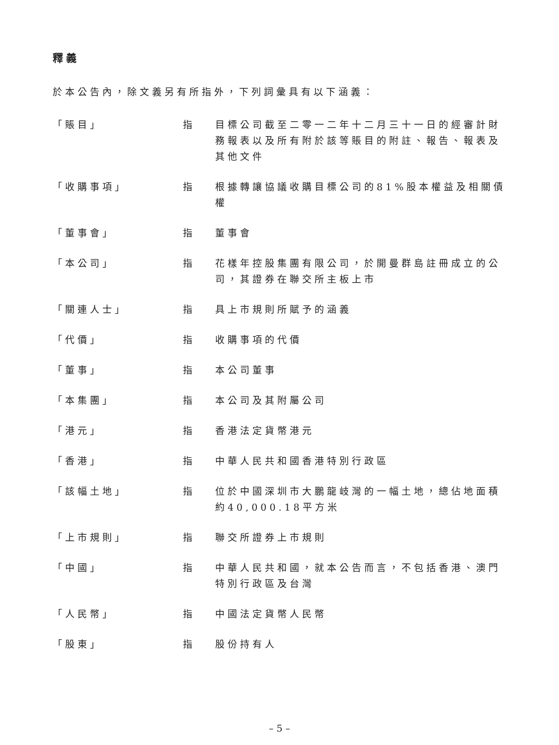釋義
於本公告內，除文義另有所指外，下列詞彙具有以下涵義：
| 「賬目」 | 指 | 目標公司截至二零一二年十二月三十一日的經審計財務報表以及所有附於該等賬目的附註、報告、報表及其他文件 |
| 「收購事項」 | 指 | 根據轉讓協議收購目標公司的81%股本權益及相關債權 |
| 「董事會」 | 指 | 董事會 |
| 「本公司」 | 指 | 花樣年控股集團有限公司，於開曼群島註冊成立的公司，其證券在聯交所主板上市 |
| 「關連人士」 | 指 | 具上市規則所賦予的涵義 |
| 「代價」 | 指 | 收購事項的代價 |
| 「董事」 | 指 | 本公司董事 |
| 「本集團」 | 指 | 本公司及其附屬公司 |
| 「港元」 | 指 | 香港法定貨幣港元 |
| 「香港」 | 指 | 中華人民共和國香港特別行政區 |
| 「該幅土地」 | 指 | 位於中國深圳市大鵬龍岐灣的一幅土地，總佔地面積約40,000.18平方米 |
| 「上市規則」 | 指 | 聯交所證券上市規則 |
| 「中國」 | 指 | 中華人民共和國，就本公告而言，不包括香港、澳門特別行政區及台灣 |
| 「人民幣」 | 指 | 中國法定貨幣人民幣 |
| 「股東」 | 指 | 股份持有人 |
– 5 –